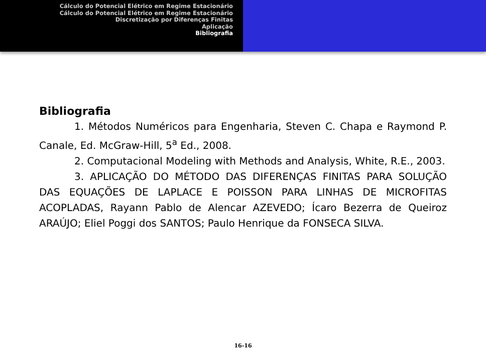Cálculo do Potencial Elétrico em Regime Estacionário
Cálculo do Potencial Elétrico em Regime Estacionário
Discretização por Diferenças Finitas
Aplicação
Bibliografia
Bibliografia
1. Métodos Numéricos para Engenharia, Steven C. Chapa e Raymond P. Canale, Ed. McGraw-Hill, 5<sup>a</sup> Ed., 2008.
2. Computacional Modeling with Methods and Analysis, White, R.E., 2003.
3. APLICAÇÃO DO MÉTODO DAS DIFERENÇAS FINITAS PARA SOLUÇÃO DAS EQUAÇÕES DE LAPLACE E POISSON PARA LINHAS DE MICROFITAS ACOPLADAS, Rayann Pablo de Alencar AZEVEDO; Ícaro Bezerra de Queiroz ARAÚJO; Eliel Poggi dos SANTOS; Paulo Henrique da FONSECA SILVA.
16-16